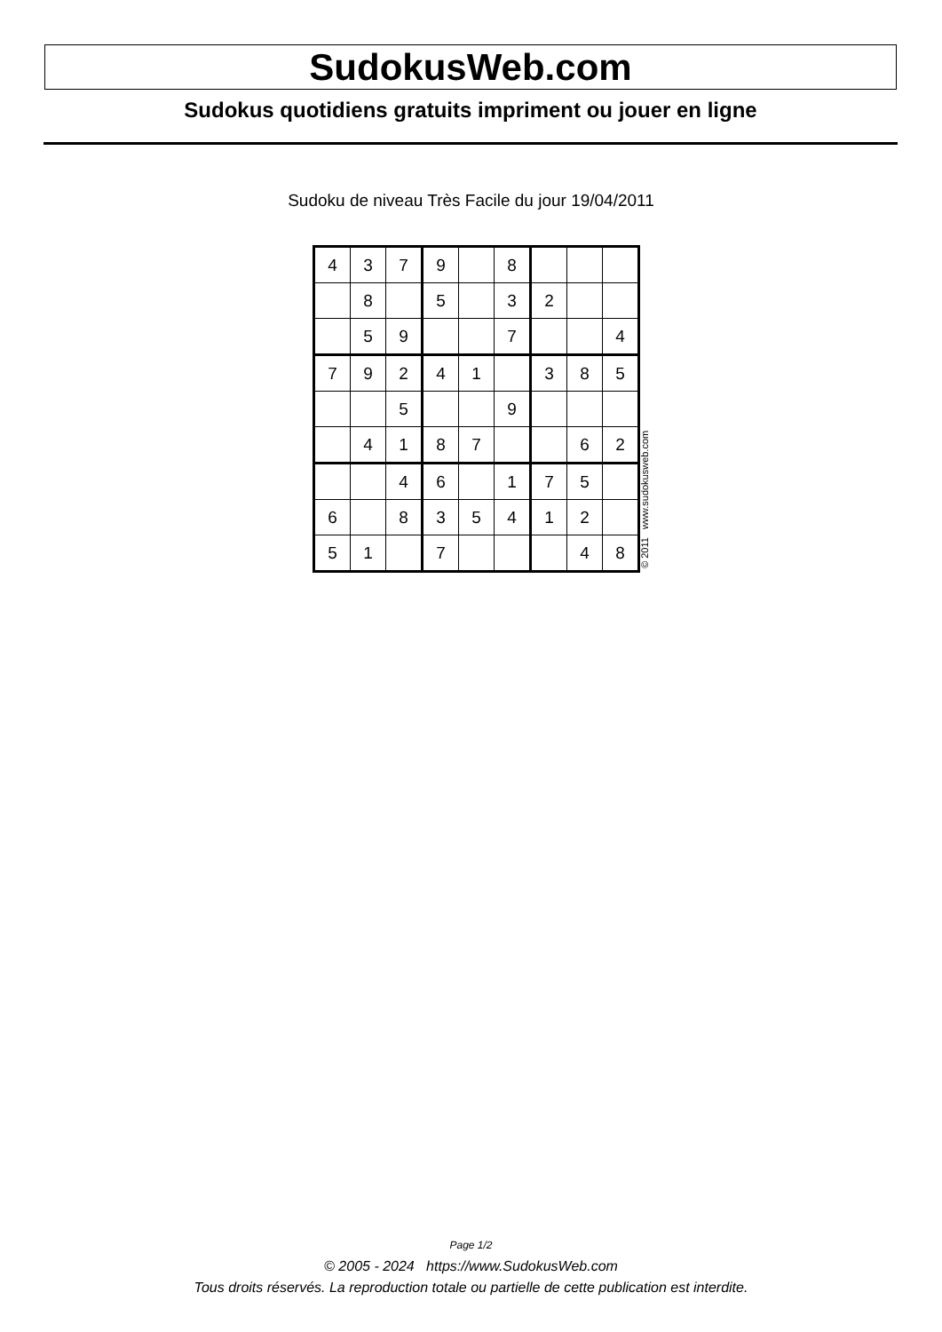SudokusWeb.com
Sudokus quotidiens gratuits impriment ou jouer en ligne
Sudoku de niveau Très Facile du jour 19/04/2011
| 4 | 3 | 7 | 9 | | 8 | | | |
| | 8 | | 5 | | 3 | 2 | | |
| | 5 | 9 | | | 7 | | | 4 |
| 7 | 9 | 2 | 4 | 1 | | 3 | 8 | 5 |
| | | 5 | | | 9 | | | |
| | 4 | 1 | 8 | 7 | | | 6 | 2 |
| | | 4 | 6 | | 1 | 7 | 5 | |
| 6 | | 8 | 3 | 5 | 4 | 1 | 2 | |
| 5 | 1 | | 7 | | | | 4 | 8 |
© 2011 www.sudokusweb.com
Page 1/2
© 2005 - 2024 https://www.SudokusWeb.com
Tous droits réservés. La reproduction totale ou partielle de cette publication est interdite.